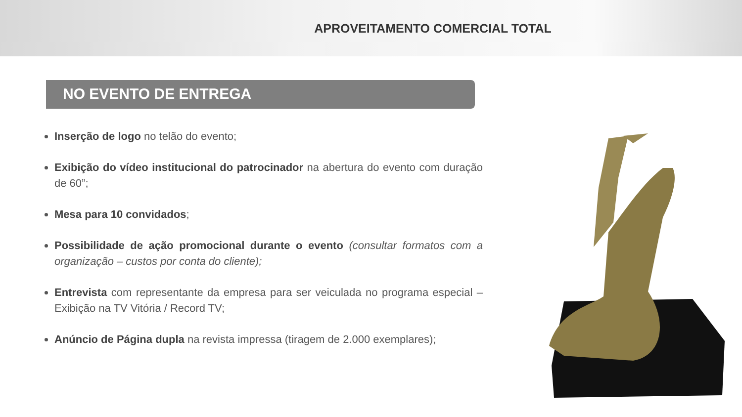APROVEITAMENTO COMERCIAL TOTAL
NO EVENTO DE ENTREGA
Inserção de logo no telão do evento;
Exibição do vídeo institucional do patrocinador na abertura do evento com duração de 60”;
Mesa para 10 convidados;
Possibilidade de ação promocional durante o evento (consultar formatos com a organização – custos por conta do cliente);
Entrevista com representante da empresa para ser veiculada no programa especial – Exibição na TV Vitória / Record TV;
Anúncio de Página dupla na revista impressa (tiragem de 2.000 exemplares);